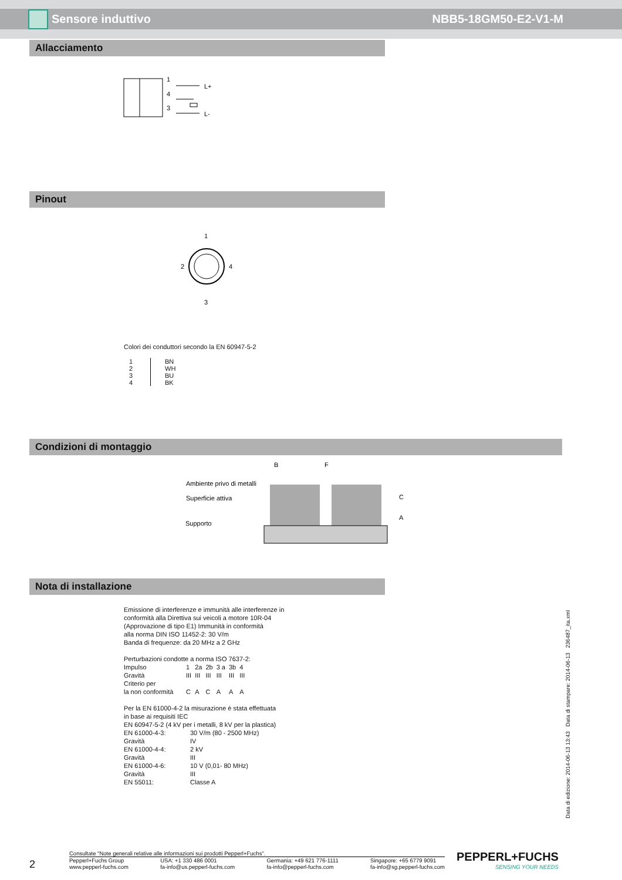Sensore induttivo NBB5-18GM50-E2-V1-M
Allacciamento
1
4
3
L+
L-
Pinout
1
2
4
3
Colori dei conduttori secondo la EN 60947-5-2
| 1 2 3 4 | BN WH BU BK |
Condizioni di montaggio
B
F
Ambiente privo di metalli
Superficie attiva
Supporto
C
A
Nota di installazione
Emissione di interferenze e immunità alle interferenze in
conformità alla Direttiva sui veicoli a motore 10R-04
(Approvazione di tipo E1) Immunità in conformità
alla norma DIN ISO 11452-2: 30 V/m
Banda di frequenze: da 20 MHz a 2 GHz
Perturbazioni condotte a norma ISO 7637-2:
| Impulso | 1 | 2a | 2b | 3 a | 3b | 4 |
| Gravità | III | III | III | III | III | III |
| Criterio per la non conformità | C | A | C | A | A | A |
Per la EN 61000-4-2 la misurazione è stata effettuata
in base ai requisiti IEC
EN 60947-5-2 (4 kV per i metalli, 8 kV per la plastica)
| EN 61000-4-3: | 30 V/m (80 - 2500 MHz) |
| Gravità | IV |
| EN 61000-4-4: | 2 kV |
| Gravità | III |
| EN 61000-4-6: | 10 V (0,01- 80 MHz) |
| Gravità | III |
| EN 55011: | Classe A |
Data di edizione: 2014-06-13 13:43 Data di stampare: 2014-06-13 236487_ita.xml
2
Consultate "Note generali relative alle informazioni sui prodotti Pepperl+Fuchs".
Pepperl+Fuchs Group
www.pepperl-fuchs.com USA: +1 330 486 0001
fa-info@us.pepperl-fuchs.com Germania: +49 621 776-1111
fa-info@pepperl-fuchs.com Singapore: +65 6779 9091
fa-info@sg.pepperl-fuchs.com
PEPPERL+FUCHS
SENSING YOUR NEEDS